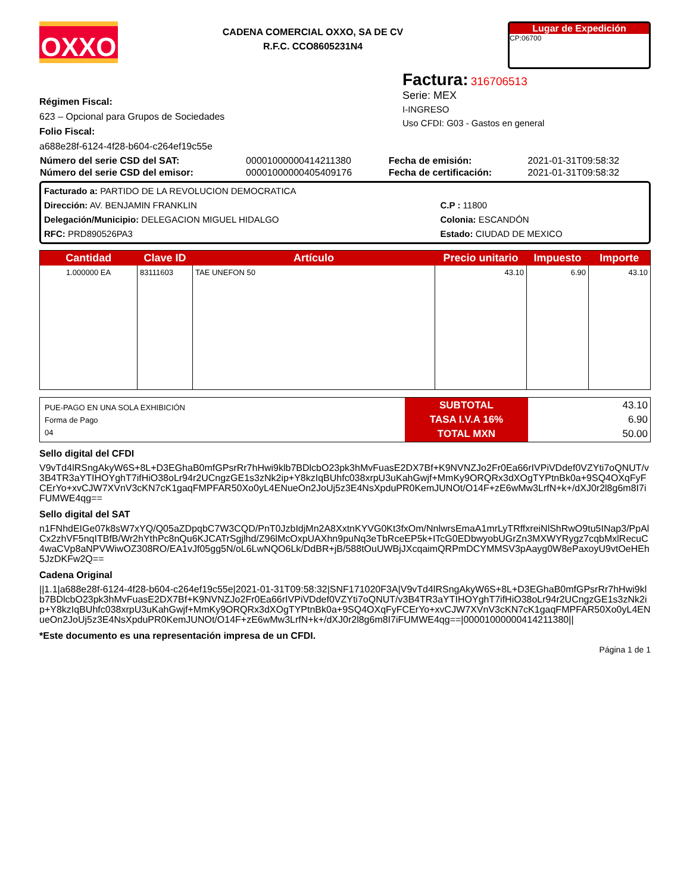OXXO
CADENA COMERCIAL OXXO, SA DE CV
R.F.C. CCO8605231N4
Lugar de Expedición
CP:06700
Régimen Fiscal:
623 – Opcional para Grupos de Sociedades
Folio Fiscal:
a688e28f-6124-4f28-b604-c264ef19c55e
Factura: 316706513
Serie: MEX
I-INGRESO
Uso CFDI: G03 - Gastos en general
| Número del serie CSD del SAT: | 00001000000414211380 | Fecha de emisión: | 2021-01-31T09:58:32 |
| Número del serie CSD del emisor: | 00001000000405409176 | Fecha de certificación: | 2021-01-31T09:58:32 |
| Facturado a: PARTIDO DE LA REVOLUCION DEMOCRATICA | |
| Dirección: AV. BENJAMIN FRANKLIN | C.P : 11800 |
| Delegación/Municipio: DELEGACION MIGUEL HIDALGO | Colonia: ESCANDÓN |
| RFC: PRD890526PA3 | Estado: CIUDAD DE MEXICO |
| Cantidad | Clave ID | Artículo | Precio unitario | Impuesto | Importe |
| --- | --- | --- | --- | --- | --- |
| 1.000000 EA | 83111603 | TAE UNEFON 50 | 43.10 | 6.90 | 43.10 |
| PUE-PAGO EN UNA SOLA EXHIBICIÓN Forma de Pago 04 | SUBTOTAL TASA I.V.A 16% TOTAL MXN | 43.10 6.90 50.00 |
Sello digital del CFDI
V9vTd4lRSngAkyW6S+8L+D3EGhaB0mfGPsrRr7hHwi9klb7BDlcbO23pk3hMvFuasE2DX7Bf+K9NVNZJo2Fr0Ea66rIVPiVDdef0VZYti7oQNUT/v3B4TR3aYTIHOYghT7ifHiO38oLr94r2UCngzGE1s3zNk2ip+Y8kzIqBUhfc038xrpU3uKahGwjf+MmKy9ORQRx3dXOgTYPtnBk0a+9SQ4OXqFyFCErYo+xvCJW7XVnV3cKN7cK1gaqFMPFAR50Xo0yL4ENueOn2JoUj5z3E4NsXpduPR0KemJUNOt/O14F+zE6wMw3LrfN+k+/dXJ0r2l8g6m8I7iFUMWE4qg==
Sello digital del SAT
n1FNhdEIGe07k8sW7xYQ/Q05aZDpqbC7W3CQD/PnT0JzbIdjMn2A8XxtnKYVG0Kt3fxOm/NnlwrsEmaA1mrLyTRffxreiNlShRwO9tu5INap3/PpAlCx2zhVF5nqITBfB/Wr2hYthPc8nQu6KJCATrSgjlhd/Z96lMcOxpUAXhn9puNq3eTbRceEP5k+ITcG0EDbwyobUGrZn3MXWYRygz7cqbMxlRecuC4waCVp8aNPVWiwOZ308RO/EA1vJf05gg5N/oL6LwNQO6Lk/DdBR+jB/588tOuUWBjJXcqaimQRPmDCYMMSV3pAayg0W8ePaxoyU9vtOeHEh5JzDKFw2Q==
Cadena Original
||1.1|a688e28f-6124-4f28-b604-c264ef19c55e|2021-01-31T09:58:32|SNF171020F3A|V9vTd4lRSngAkyW6S+8L+D3EGhaB0mfGPsrRr7hHwi9klb7BDlcbO23pk3hMvFuasE2DX7Bf+K9NVNZJo2Fr0Ea66rIVPiVDdef0VZYti7oQNUT/v3B4TR3aYTIHOYghT7ifHiO38oLr94r2UCngzGE1s3zNk2ip+Y8kzIqBUhfc038xrpU3uKahGwjf+MmKy9ORQRx3dXOgTYPtnBk0a+9SQ4OXqFyFCErYo+xvCJW7XVnV3cKN7cK1gaqFMPFAR50Xo0yL4ENueOn2JoUj5z3E4NsXpduPR0KemJUNOt/O14F+zE6wMw3LrfN+k+/dXJ0r2l8g6m8I7iFUMWE4qg==|00001000000414211380||
*Este documento es una representación impresa de un CFDI.
Página 1 de 1